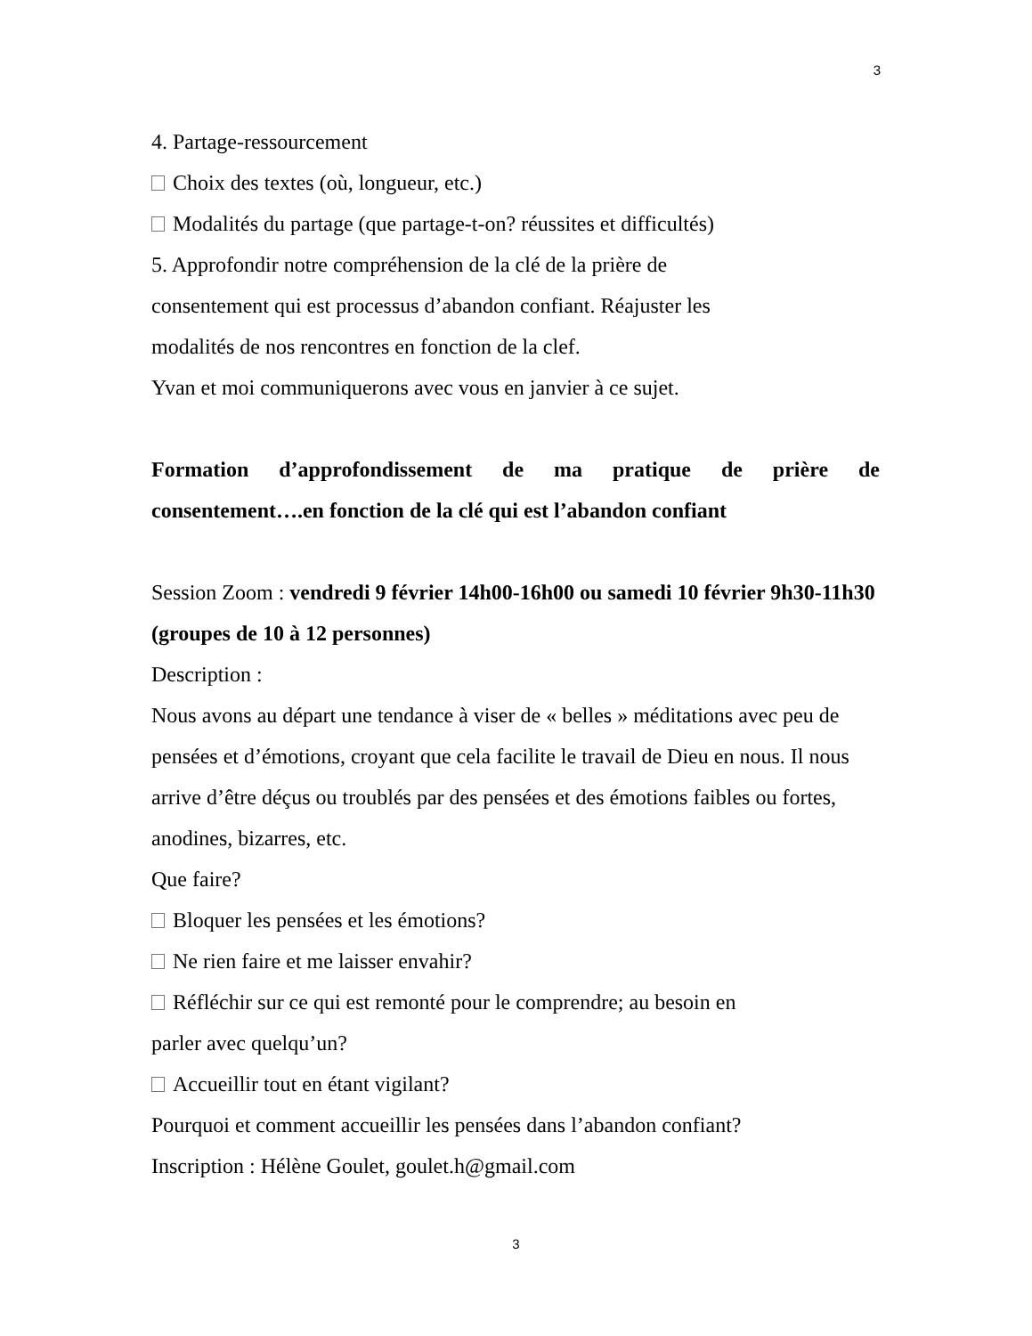3
4. Partage-ressourcement
Choix des textes (où, longueur, etc.)
Modalités du partage (que partage-t-on? réussites et difficultés)
5. Approfondir notre compréhension de la clé de la prière de
consentement qui est processus d’abandon confiant. Réajuster les
modalités de nos rencontres en fonction de la clef.
Yvan et moi communiquerons avec vous en janvier à ce sujet.
Formation d’approfondissement de ma pratique de prière de consentement….en fonction de la clé qui est l’abandon confiant
Session Zoom : vendredi 9 février 14h00-16h00 ou samedi 10 février 9h30-11h30 (groupes de 10 à 12 personnes)
Description :
Nous avons au départ une tendance à viser de « belles » méditations avec peu de pensées et d’émotions, croyant que cela facilite le travail de Dieu en nous. Il nous arrive d’être déçus ou troublés par des pensées et des émotions faibles ou fortes, anodines, bizarres, etc.
Que faire?
Bloquer les pensées et les émotions?
Ne rien faire et me laisser envahir?
Réfléchir sur ce qui est remonté pour le comprendre; au besoin en
parler avec quelqu’un?
Accueillir tout en étant vigilant?
Pourquoi et comment accueillir les pensées dans l’abandon confiant?
Inscription : Hélène Goulet, goulet.h@gmail.com
3